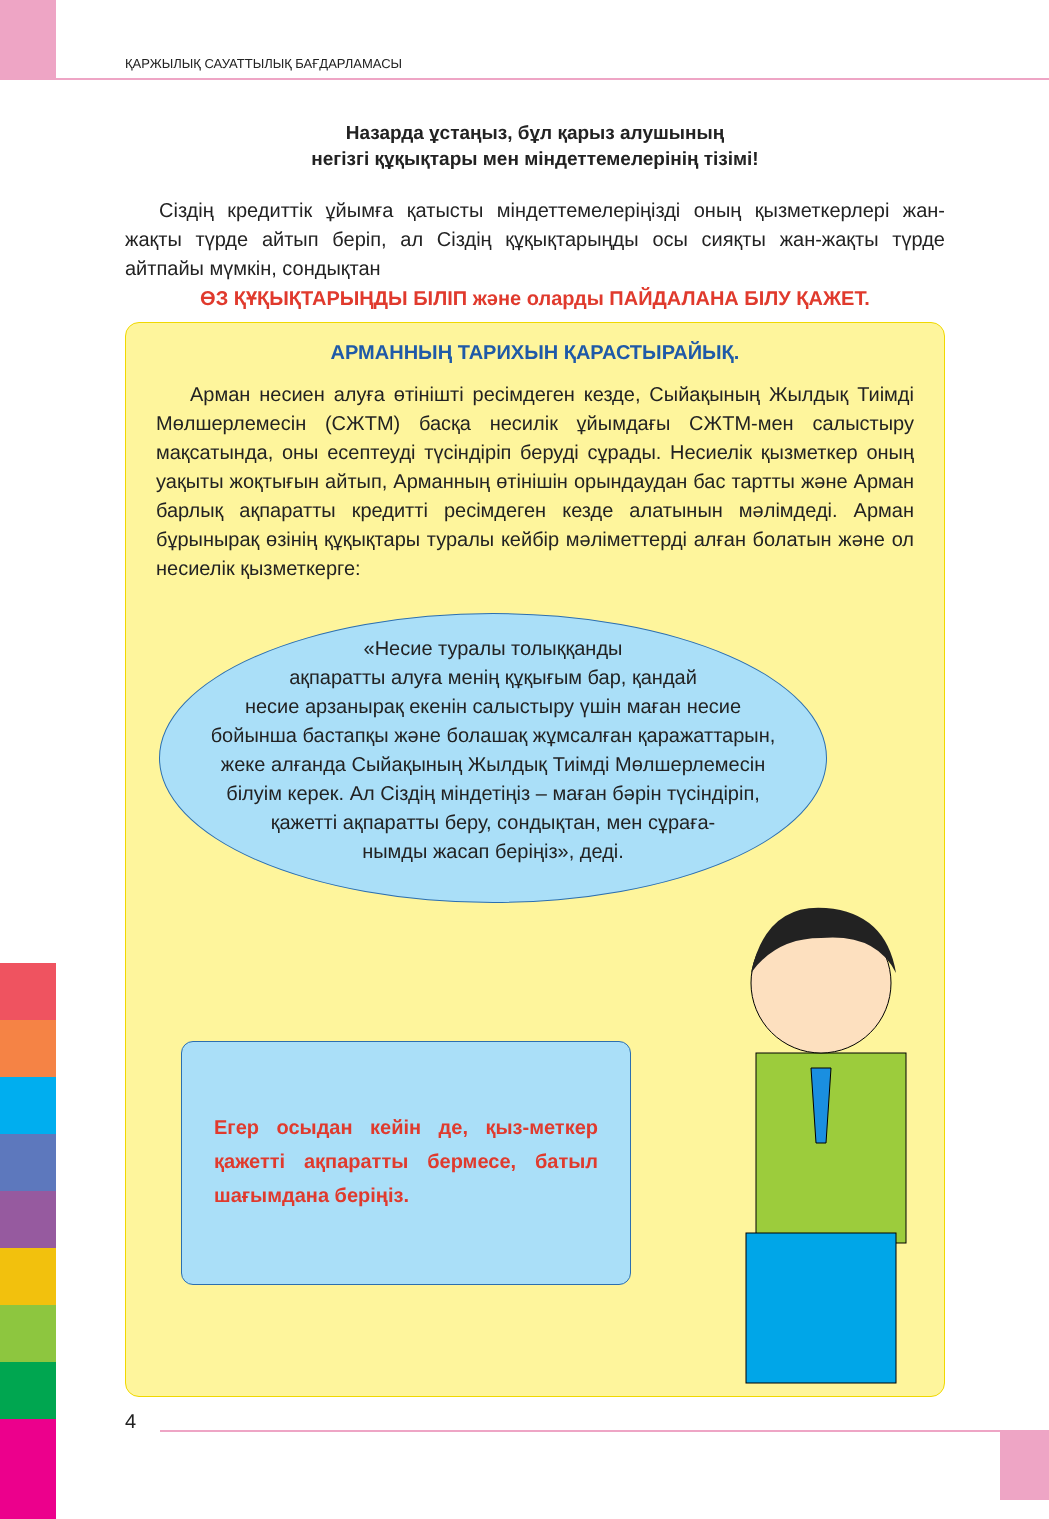ҚАРЖЫЛЫҚ САУАТТЫЛЫҚ БАҒДАРЛАМАСЫ
Назарда ұстаңыз, бұл қарыз алушының
негізгі құқықтары мен міндеттемелерінің тізімі!
Сіздің кредиттік ұйымға қатысты міндеттемелеріңізді оның қызметкерлері жан-жақты түрде айтып беріп, ал Сіздің құқықтарыңды осы сияқты жан-жақты түрде айтпайы мүмкін, сондықтан
ӨЗ ҚҰҚЫҚТАРЫҢДЫ БІЛІП және оларды ПАЙДАЛАНА БІЛУ ҚАЖЕТ.
АРМАННЫҢ ТАРИХЫН ҚАРАСТЫРАЙЫҚ.
Арман несиен алуға өтінішті ресімдеген кезде, Сыйақының Жылдық Тиімді Мөлшерлемесін (СЖТМ) басқа несилік ұйымдағы СЖТМ-мен салыстыру мақсатында, оны есептеуді түсіндіріп беруді сұрады. Несиелік қызметкер оның уақыты жоқтығын айтып, Арманның өтінішін орындаудан бас тартты және Арман барлық ақпаратты кредитті ресімдеген кезде алатынын мәлімдеді. Арман бұрынырақ өзінің құқықтары туралы кейбір мәліметтерді алған болатын және ол несиелік қызметкерге:
«Несие туралы толыққанды
ақпаратты алуға менің құқығым бар, қандай
несие арзанырақ екенін салыстыру үшін маған несие
бойынша бастапқы және болашақ жұмсалған қаражаттарын,
жеке алғанда Сыйақының Жылдық Тиімді Мөлшерлемесін
білуім керек. Ал Сіздің міндетіңіз – маған бәрін түсіндіріп,
қажетті ақпаратты беру, сондықтан, мен сұраға-
нымды жасап беріңіз», деді.
Егер осыдан кейін де, қыз-меткер қажетті ақпаратты бермесе, батыл шағымдана беріңіз.
4